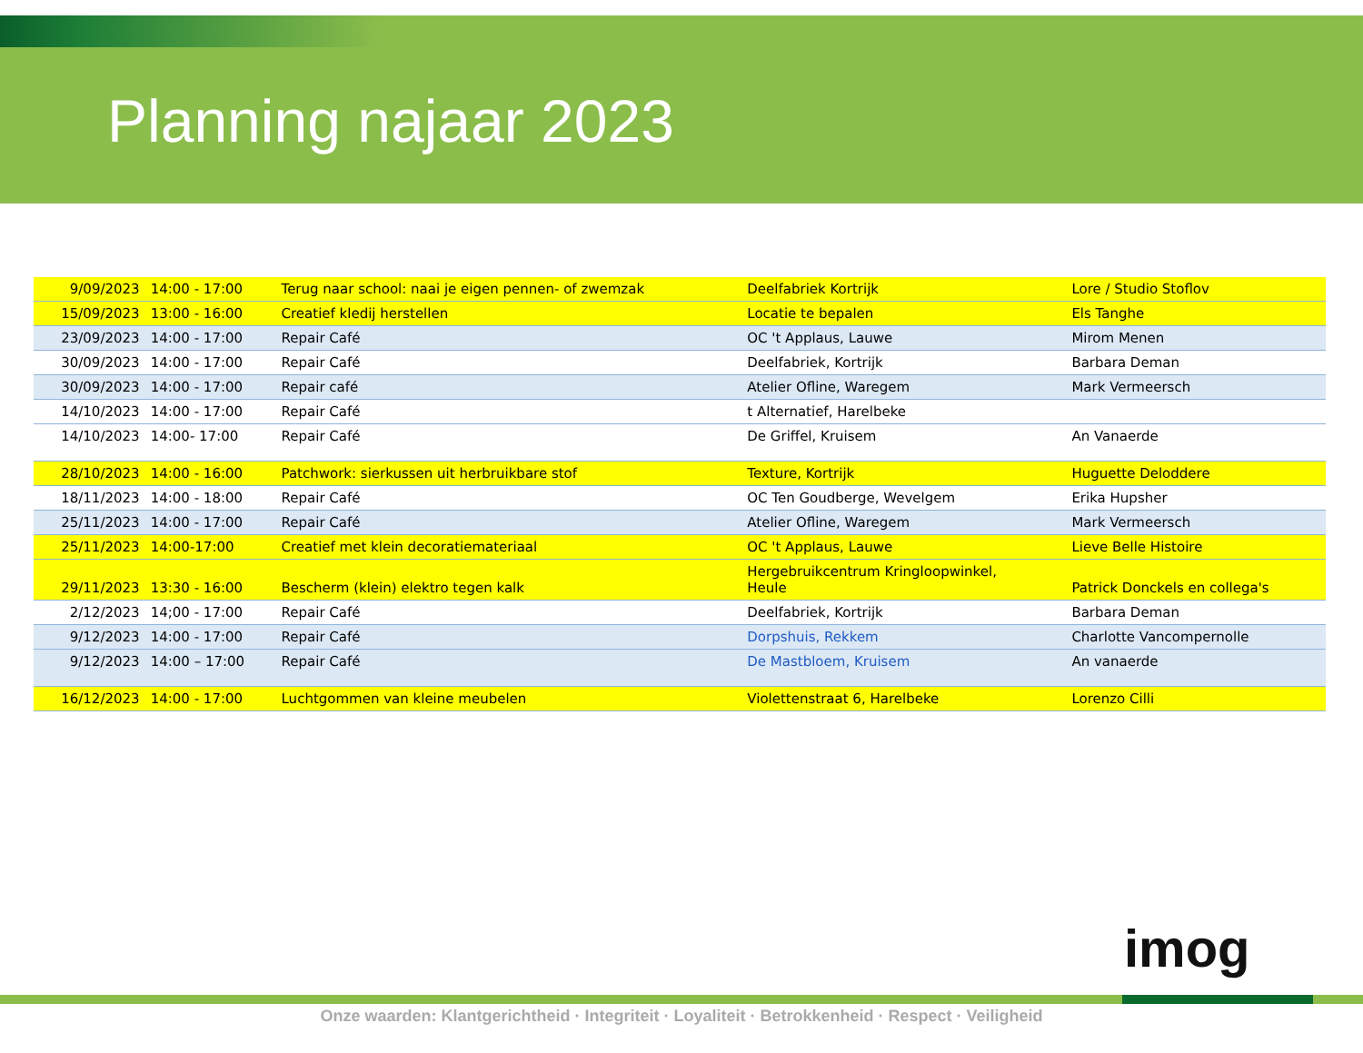Planning najaar 2023
| 9/09/2023 | 14:00 - 17:00 | Terug naar school: naai je eigen pennen- of zwemzak | Deelfabriek Kortrijk | Lore / Studio Stoflov |
| 15/09/2023 | 13:00 - 16:00 | Creatief kledij herstellen | Locatie te bepalen | Els Tanghe |
| 23/09/2023 | 14:00 - 17:00 | Repair Café | OC 't Applaus, Lauwe | Mirom Menen |
| 30/09/2023 | 14:00 - 17:00 | Repair Café | Deelfabriek, Kortrijk | Barbara Deman |
| 30/09/2023 | 14:00 - 17:00 | Repair café | Atelier Ofline, Waregem | Mark Vermeersch |
| 14/10/2023 | 14:00 - 17:00 | Repair Café | t Alternatief, Harelbeke | |
| 14/10/2023 | 14:00- 17:00 | Repair Café | De Griffel, Kruisem | An Vanaerde |
| 28/10/2023 | 14:00 - 16:00 | Patchwork: sierkussen uit herbruikbare stof | Texture, Kortrijk | Huguette Deloddere |
| 18/11/2023 | 14:00 - 18:00 | Repair Café | OC Ten Goudberge, Wevelgem | Erika Hupsher |
| 25/11/2023 | 14:00 - 17:00 | Repair Café | Atelier Ofline, Waregem | Mark Vermeersch |
| 25/11/2023 | 14:00-17:00 | Creatief met klein decoratiemateriaal | OC 't Applaus, Lauwe | Lieve Belle Histoire |
| 29/11/2023 | 13:30 - 16:00 | Bescherm (klein) elektro tegen kalk | Hergebruikcentrum Kringloopwinkel, Heule | Patrick Donckels en collega's |
| 2/12/2023 | 14;00 - 17:00 | Repair Café | Deelfabriek, Kortrijk | Barbara Deman |
| 9/12/2023 | 14:00 - 17:00 | Repair Café | Dorpshuis, Rekkem | Charlotte Vancompernolle |
| 9/12/2023 | 14:00 – 17:00 | Repair Café | De Mastbloem, Kruisem | An vanaerde |
| 16/12/2023 | 14:00 - 17:00 | Luchtgommen van kleine meubelen | Violettenstraat 6, Harelbeke | Lorenzo Cilli |
imog
Onze waarden: Klantgerichtheid · Integriteit · Loyaliteit · Betrokkenheid · Respect · Veiligheid